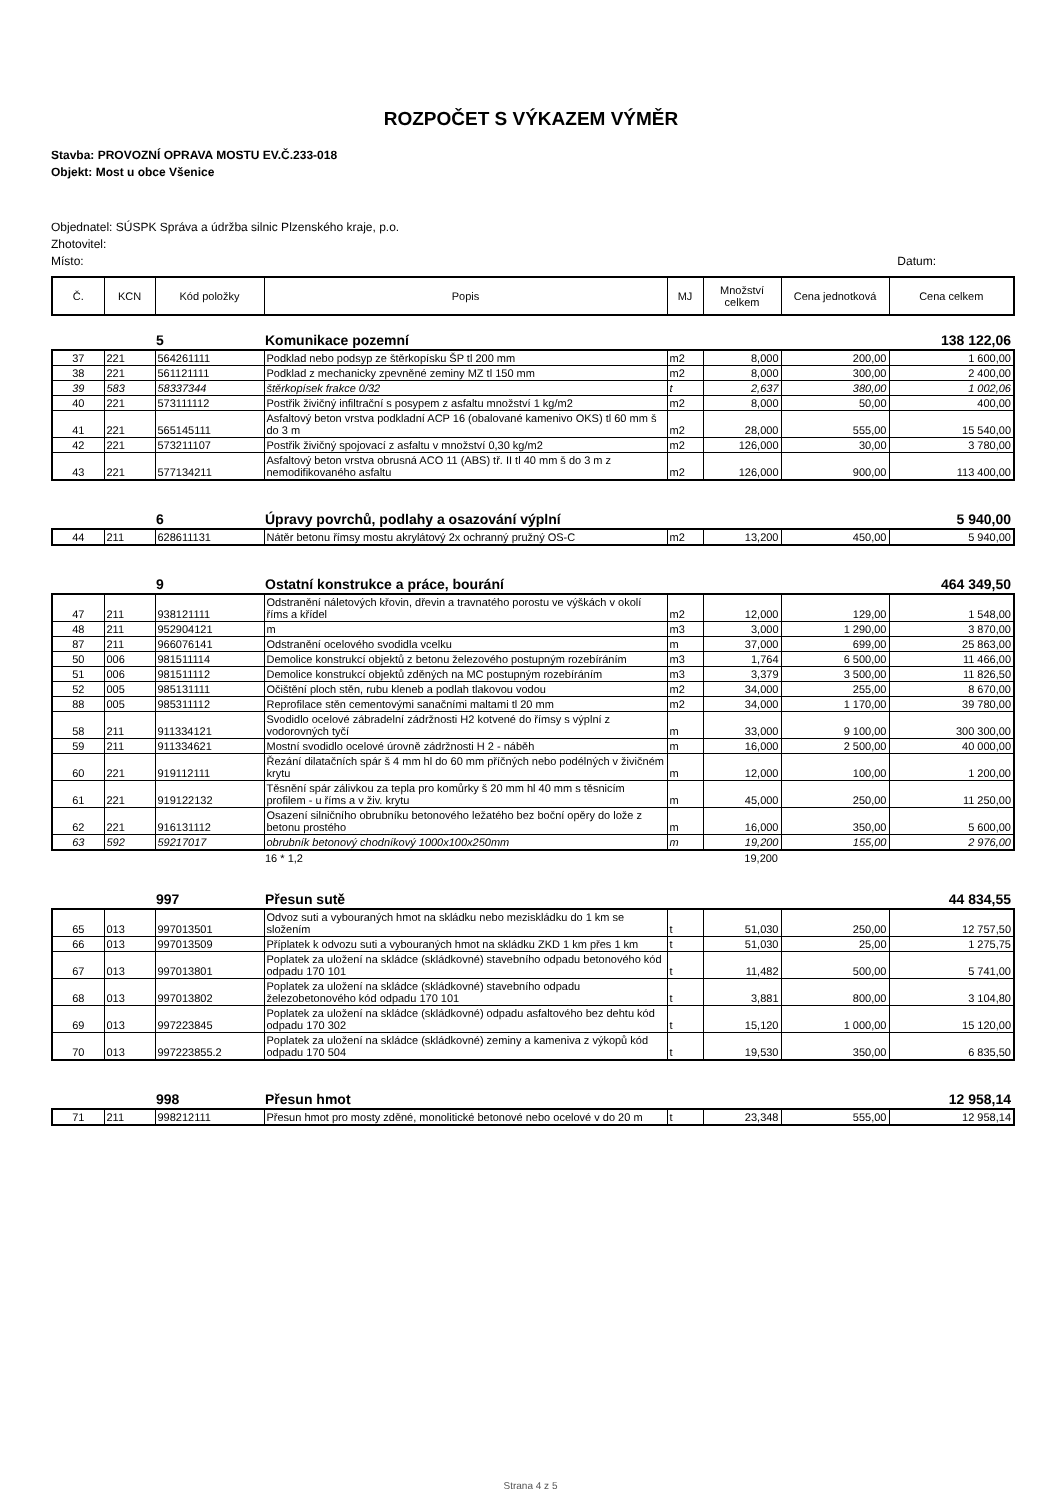ROZPOČET S VÝKAZEM VÝMĚR
Stavba: PROVOZNÍ OPRAVA MOSTU EV.Č.233-018
Objekt: Most u obce Všenice
Objednatel: SÚSPK Správa a údržba silnic Plzenského kraje, p.o.
Zhotovitel:
Místo: Datum:
| Č. | KCN | Kód položky | Popis | MJ | Množství celkem | Cena jednotková | Cena celkem |
| --- | --- | --- | --- | --- | --- | --- | --- |
| | | 5 | Komunikace pozemní | 138 122,06 |
| 37 | 221 | 564261111 | Podklad nebo podsyp ze štěrkopísku ŠP tl 200 mm | m2 | 8,000 | 200,00 | 1 600,00 |
| 38 | 221 | 561121111 | Podklad z mechanicky zpevněné zeminy MZ tl 150 mm | m2 | 8,000 | 300,00 | 2 400,00 |
| 39 | 583 | 58337344 | štěrkopísek frakce 0/32 | t | 2,637 | 380,00 | 1 002,06 |
| 40 | 221 | 573111112 | Postřik živičný infiltrační s posypem z asfaltu množství 1 kg/m2 | m2 | 8,000 | 50,00 | 400,00 |
| 41 | 221 | 565145111 | Asfaltový beton vrstva podkladní ACP 16 (obalované kamenivo OKS) tl 60 mm š do 3 m | m2 | 28,000 | 555,00 | 15 540,00 |
| 42 | 221 | 573211107 | Postřik živičný spojovací z asfaltu v množství 0,30 kg/m2 | m2 | 126,000 | 30,00 | 3 780,00 |
| 43 | 221 | 577134211 | Asfaltový beton vrstva obrusná ACO 11 (ABS) tř. II tl 40 mm š do 3 m z nemodifikovaného asfaltu | m2 | 126,000 | 900,00 | 113 400,00 |
| | | 6 | Úpravy povrchů, podlahy a osazování výplní | 5 940,00 |
| 44 | 211 | 628611131 | Nátěr betonu římsy mostu akrylátový 2x ochranný pružný OS-C | m2 | 13,200 | 450,00 | 5 940,00 |
| | | 9 | Ostatní konstrukce a práce, bourání | 464 349,50 |
| 47 | 211 | 938121111 | Odstranění náletových křovin, dřevin a travnatého porostu ve výškách v okolí říms a křídel | m2 | 12,000 | 129,00 | 1 548,00 |
| 48 | 211 | 952904121 | m | m3 | 3,000 | 1 290,00 | 3 870,00 |
| 87 | 211 | 966076141 | Odstranění ocelového svodidla vcelku | m | 37,000 | 699,00 | 25 863,00 |
| 50 | 006 | 981511114 | Demolice konstrukcí objektů z betonu železového postupným rozebíráním | m3 | 1,764 | 6 500,00 | 11 466,00 |
| 51 | 006 | 981511112 | Demolice konstrukcí objektů zděných na MC postupným rozebíráním | m3 | 3,379 | 3 500,00 | 11 826,50 |
| 52 | 005 | 985131111 | Očištění ploch stěn, rubu kleneb a podlah tlakovou vodou | m2 | 34,000 | 255,00 | 8 670,00 |
| 88 | 005 | 985311112 | Reprofilace stěn cementovými sanačními maltami tl 20 mm | m2 | 34,000 | 1 170,00 | 39 780,00 |
| 58 | 211 | 911334121 | Svodidlo ocelové zábradelní zádržnosti H2 kotvené do římsy s výplní z vodorovných tyčí | m | 33,000 | 9 100,00 | 300 300,00 |
| 59 | 211 | 911334621 | Mostní svodidlo ocelové úrovně zádržnosti H 2 - náběh | m | 16,000 | 2 500,00 | 40 000,00 |
| 60 | 221 | 919112111 | Řezání dilatačních spár š 4 mm hl do 60 mm příčných nebo podélných v živičném krytu | m | 12,000 | 100,00 | 1 200,00 |
| 61 | 221 | 919122132 | Těsnění spár zálivkou za tepla pro komůrky š 20 mm hl 40 mm s těsnicím profilem - u říms a v živ. krytu | m | 45,000 | 250,00 | 11 250,00 |
| 62 | 221 | 916131112 | Osazení silničního obrubníku betonového ležatého bez boční opěry do lože z betonu prostého | m | 16,000 | 350,00 | 5 600,00 |
| 63 | 592 | 59217017 | obrubník betonový chodníkový 1000x100x250mm | m | 19,200 | 155,00 | 2 976,00 |
| | | | 16 * 1,2 | | 19,200 | | |
| | | 997 | Přesun sutě | 44 834,55 |
| 65 | 013 | 997013501 | Odvoz suti a vybouraných hmot na skládku nebo meziskládku do 1 km se složením | t | 51,030 | 250,00 | 12 757,50 |
| 66 | 013 | 997013509 | Příplatek k odvozu suti a vybouraných hmot na skládku ZKD 1 km přes 1 km | t | 51,030 | 25,00 | 1 275,75 |
| 67 | 013 | 997013801 | Poplatek za uložení na skládce (skládkovné) stavebního odpadu betonového kód odpadu 170 101 | t | 11,482 | 500,00 | 5 741,00 |
| 68 | 013 | 997013802 | Poplatek za uložení na skládce (skládkovné) stavebního odpadu železobetonového kód odpadu 170 101 | t | 3,881 | 800,00 | 3 104,80 |
| 69 | 013 | 997223845 | Poplatek za uložení na skládce (skládkovné) odpadu asfaltového bez dehtu kód odpadu 170 302 | t | 15,120 | 1 000,00 | 15 120,00 |
| 70 | 013 | 997223855.2 | Poplatek za uložení na skládce (skládkovné) zeminy a kameniva z výkopů kód odpadu 170 504 | t | 19,530 | 350,00 | 6 835,50 |
| | | 998 | Přesun hmot | 12 958,14 |
| 71 | 211 | 998212111 | Přesun hmot pro mosty zděné, monolitické betonové nebo ocelové v do 20 m | t | 23,348 | 555,00 | 12 958,14 |
Strana 4 z 5